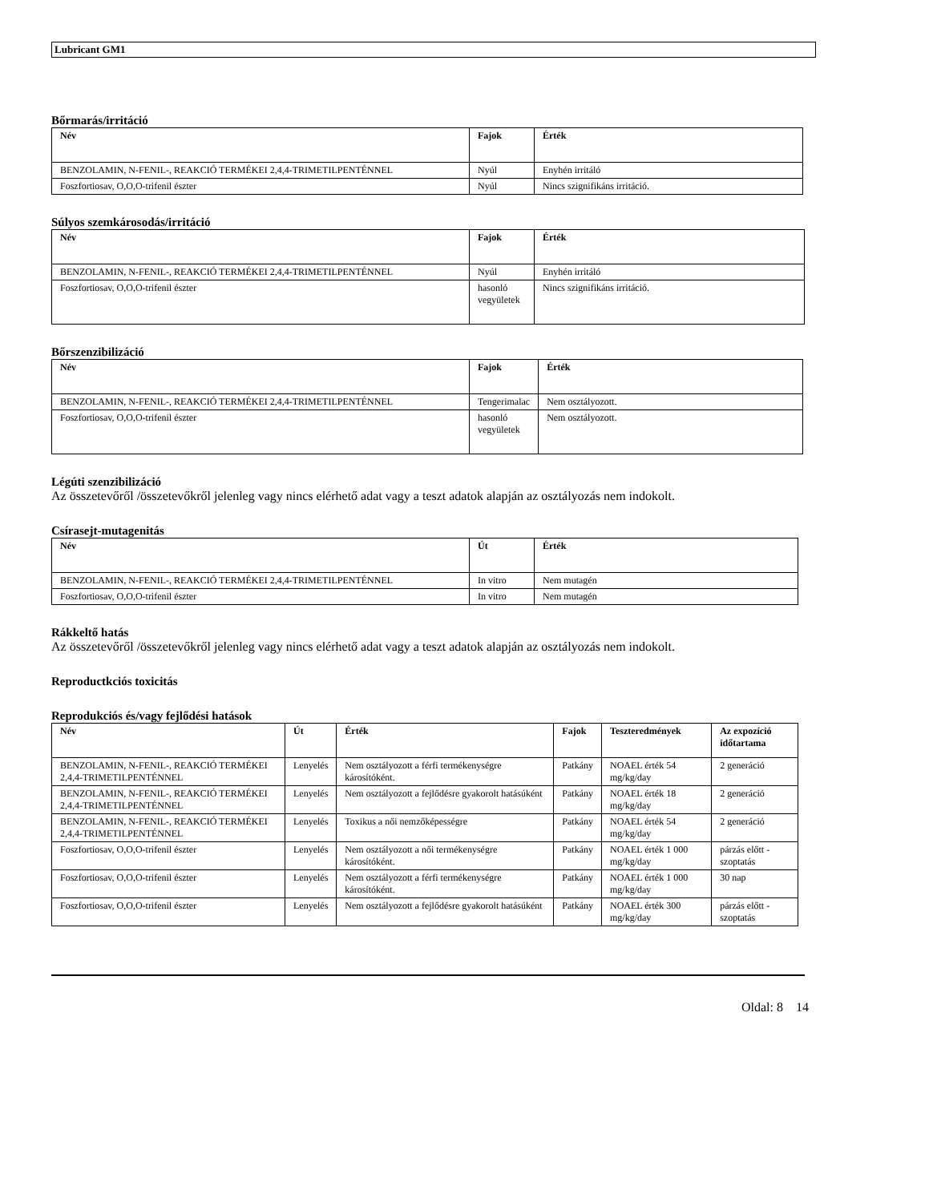Lubricant GM1
Bőrmarás/irritáció
| Név | Fajok | Érték |
| --- | --- | --- |
| BENZOLAMIN, N-FENIL-, REAKCIÓ TERMÉKEI 2,4,4-TRIMETILPENTÉNNEL | Nyúl | Enyhén irritáló |
| Foszfortiosav, O,O,O-trifenil észter | Nyúl | Nincs szignifikáns irritáció. |
Súlyos szemkárosodás/irritáció
| Név | Fajok | Érték |
| --- | --- | --- |
| BENZOLAMIN, N-FENIL-, REAKCIÓ TERMÉKEI 2,4,4-TRIMETILPENTÉNNEL | Nyúl | Enyhén irritáló |
| Foszfortiosav, O,O,O-trifenil észter | hasonló vegyületek | Nincs szignifikáns irritáció. |
Bőrszenzibilizáció
| Név | Fajok | Érték |
| --- | --- | --- |
| BENZOLAMIN, N-FENIL-, REAKCIÓ TERMÉKEI 2,4,4-TRIMETILPENTÉNNEL | Tengerimalac | Nem osztályozott. |
| Foszfortiosav, O,O,O-trifenil észter | hasonló vegyületek | Nem osztályozott. |
Légúti szenzibilizáció
Az összetevőről /összetevőkről jelenleg vagy nincs elérhető adat vagy a teszt adatok alapján az osztályozás nem indokolt.
Csírasejt-mutagenitás
| Név | Út | Érték |
| --- | --- | --- |
| BENZOLAMIN, N-FENIL-, REAKCIÓ TERMÉKEI 2,4,4-TRIMETILPENTÉNNEL | In vitro | Nem mutagén |
| Foszfortiosav, O,O,O-trifenil észter | In vitro | Nem mutagén |
Rákkeltő hatás
Az összetevőről /összetevőkről jelenleg vagy nincs elérhető adat vagy a teszt adatok alapján az osztályozás nem indokolt.
Reproductkciós toxicitás
Reprodukciós és/vagy fejlődési hatások
| Név | Út | Érték | Fajok | Teszteredmények | Az expozíció időtartama |
| --- | --- | --- | --- | --- | --- |
| BENZOLAMIN, N-FENIL-, REAKCIÓ TERMÉKEI 2,4,4-TRIMETILPENTÉNNEL | Lenyelés | Nem osztályozott a férfi termékenységre károsítóként. | Patkány | NOAEL érték 54 mg/kg/day | 2 generáció |
| BENZOLAMIN, N-FENIL-, REAKCIÓ TERMÉKEI 2,4,4-TRIMETILPENTÉNNEL | Lenyelés | Nem osztályozott a fejlődésre gyakorolt hatásúként | Patkány | NOAEL érték 18 mg/kg/day | 2 generáció |
| BENZOLAMIN, N-FENIL-, REAKCIÓ TERMÉKEI 2,4,4-TRIMETILPENTÉNNEL | Lenyelés | Toxikus a női nemzőképességre | Patkány | NOAEL érték 54 mg/kg/day | 2 generáció |
| Foszfortiosav, O,O,O-trifenil észter | Lenyelés | Nem osztályozott a női termékenységre károsítóként. | Patkány | NOAEL érték 1 000 mg/kg/day | párzás előtt - szoptatás |
| Foszfortiosav, O,O,O-trifenil észter | Lenyelés | Nem osztályozott a férfi termékenységre károsítóként. | Patkány | NOAEL érték 1 000 mg/kg/day | 30 nap |
| Foszfortiosav, O,O,O-trifenil észter | Lenyelés | Nem osztályozott a fejlődésre gyakorolt hatásúként | Patkány | NOAEL érték 300 mg/kg/day | párzás előtt - szoptatás |
Oldal: 8 14